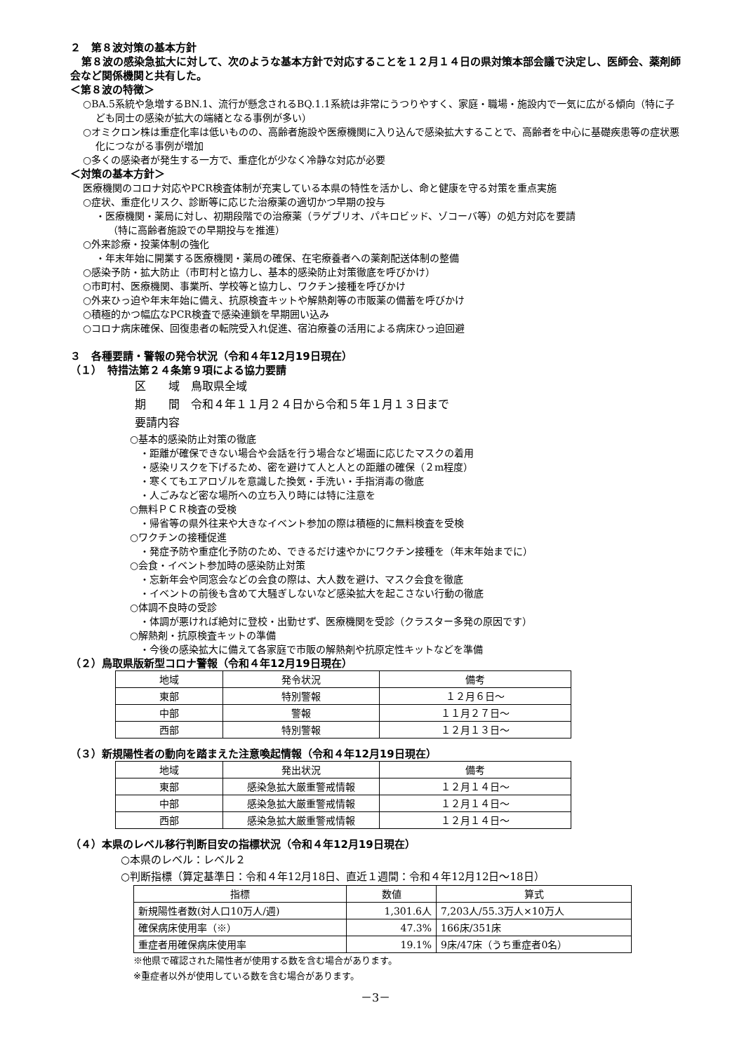２　第８波対策の基本方針
第８波の感染急拡大に対して、次のような基本方針で対応することを１２月１４日の県対策本部会議で決定し、医師会、薬剤師会など関係機関と共有した。
＜第８波の特徴＞
○BA.5系統や急増するBN.1、流行が懸念されるBQ.1.1系統は非常にうつりやすく、家庭・職場・施設内で一気に広がる傾向（特に子ども同士の感染が拡大の端緒となる事例が多い）
○オミクロン株は重症化率は低いものの、高齢者施設や医療機関に入り込んで感染拡大することで、高齢者を中心に基礎疾患等の症状悪化につながる事例が増加
○多くの感染者が発生する一方で、重症化が少なく冷静な対応が必要
＜対策の基本方針＞
医療機関のコロナ対応やPCR検査体制が充実している本県の特性を活かし、命と健康を守る対策を重点実施
○症状、重症化リスク、診断等に応じた治療薬の適切かつ早期の投与
・医療機関・薬局に対し、初期段階での治療薬（ラゲブリオ、パキロビッド、ゾコーバ等）の処方対応を要請
（特に高齢者施設での早期投与を推進）
○外来診療・投薬体制の強化
・年末年始に開業する医療機関・薬局の確保、在宅療養者への薬剤配送体制の整備
○感染予防・拡大防止（市町村と協力し、基本的感染防止対策徹底を呼びかけ）
○市町村、医療機関、事業所、学校等と協力し、ワクチン接種を呼びかけ
○外来ひっ迫や年末年始に備え、抗原検査キットや解熱剤等の市販薬の備蓄を呼びかけ
○積極的かつ幅広なPCR検査で感染連鎖を早期囲い込み
○コロナ病床確保、回復患者の転院受入れ促進、宿泊療養の活用による病床ひっ迫回避
３　各種要請・警報の発令状況（令和４年12月19日現在）
（１）　特措法第２４条第９項による協力要請
区　　域　鳥取県全域
期　　間　令和４年１１月２４日から令和５年１月１３日まで
要請内容
○基本的感染防止対策の徹底
　・距離が確保できない場合や会話を行う場合など場面に応じたマスクの着用
　・感染リスクを下げるため、密を避けて人と人との距離の確保（２m程度）
　・寒くてもエアロゾルを意識した換気・手洗い・手指消毒の徹底
　・人ごみなど密な場所への立ち入り時には特に注意を
○無料ＰＣＲ検査の受検
　・帰省等の県外往来や大きなイベント参加の際は積極的に無料検査を受検
○ワクチンの接種促進
　・発症予防や重症化予防のため、できるだけ速やかにワクチン接種を（年末年始までに）
○会食・イベント参加時の感染防止対策
　・忘新年会や同窓会などの会食の際は、大人数を避け、マスク会食を徹底
　・イベントの前後も含めて大騒ぎしないなど感染拡大を起こさない行動の徹底
○体調不良時の受診
　・体調が悪ければ絶対に登校・出勤せず、医療機関を受診（クラスター多発の原因です）
○解熱剤・抗原検査キットの準備
　・今後の感染拡大に備えて各家庭で市販の解熱剤や抗原定性キットなどを準備
（２）鳥取県版新型コロナ警報（令和４年12月19日現在）
| 地域 | 発令状況 | 備考 |
| --- | --- | --- |
| 東部 | 特別警報 | １２月６日～ |
| 中部 | 警報 | １１月２７日～ |
| 西部 | 特別警報 | １２月１３日～ |
（３）新規陽性者の動向を踏まえた注意喚起情報（令和４年12月19日現在）
| 地域 | 発出状況 | 備考 |
| --- | --- | --- |
| 東部 | 感染急拡大厳重警戒情報 | １２月１４日～ |
| 中部 | 感染急拡大厳重警戒情報 | １２月１４日～ |
| 西部 | 感染急拡大厳重警戒情報 | １２月１４日～ |
（４）本県のレベル移行判断目安の指標状況（令和４年12月19日現在）
○本県のレベル：レベル２
○判断指標（算定基準日：令和４年12月18日、直近１週間：令和４年12月12日～18日）
| 指標 | 数値 | 算式 |
| --- | --- | --- |
| 新規陽性者数(対人口10万人/週) | 1,301.6人 | 7,203人/55.3万人×10万人 |
| 確保病床使用率（※） | 47.3% | 166床/351床 |
| 重症者用確保病床使用率 | 19.1% | 9床/47床（うち重症者0名） |
※他県で確認された陽性者が使用する数を含む場合があります。
※重症者以外が使用している数を含む場合があります。
－3－